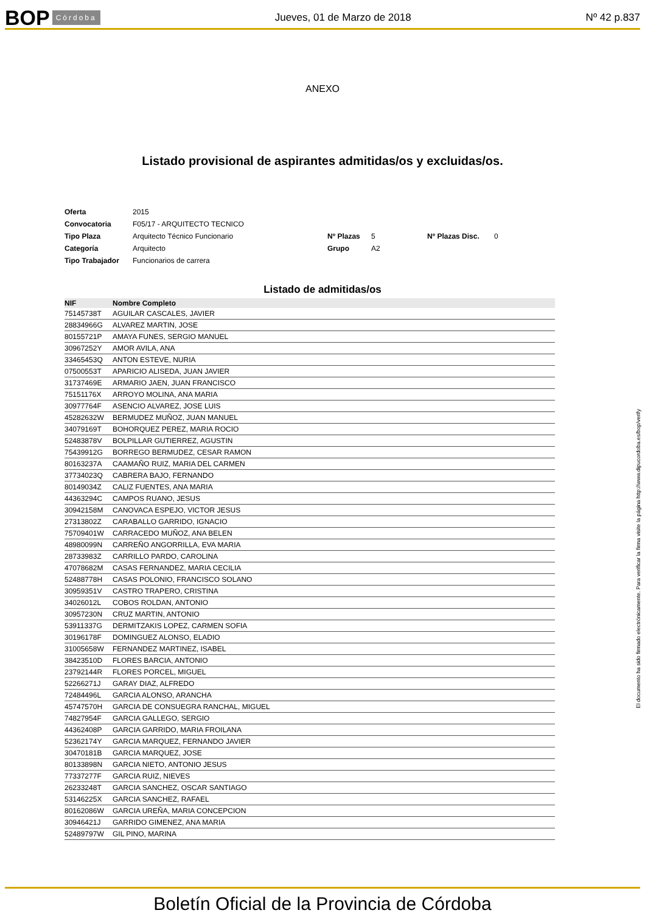BOP Córdoba Jueves, 01 de Marzo de 2018 Nº 42 p.837
ANEXO
Listado provisional de aspirantes admitidas/os y excluidas/os.
| Oferta | 2015 | | | | |
| Convocatoria | F05/17 - ARQUITECTO TECNICO | | | | |
| Tipo Plaza | Arquitecto Técnico Funcionario | Nº Plazas | 5 | Nº Plazas Disc. | 0 |
| Categoría | Arquitecto | Grupo | A2 | | |
| Tipo Trabajador | Funcionarios de carrera | | | | |
Listado de admitidas/os
| NIF | Nombre Completo |
| --- | --- |
| 75145738T | AGUILAR CASCALES, JAVIER |
| 28834966G | ALVAREZ MARTIN, JOSE |
| 80155721P | AMAYA FUNES, SERGIO MANUEL |
| 30967252Y | AMOR AVILA, ANA |
| 33465453Q | ANTON ESTEVE, NURIA |
| 07500553T | APARICIO ALISEDA, JUAN JAVIER |
| 31737469E | ARMARIO JAEN, JUAN FRANCISCO |
| 75151176X | ARROYO MOLINA, ANA MARIA |
| 30977764F | ASENCIO ALVAREZ, JOSE LUIS |
| 45282632W | BERMUDEZ MUÑOZ, JUAN MANUEL |
| 34079169T | BOHORQUEZ PEREZ, MARIA ROCIO |
| 52483878V | BOLPILLAR GUTIERREZ, AGUSTIN |
| 75439912G | BORREGO BERMUDEZ, CESAR RAMON |
| 80163237A | CAAMAÑO RUIZ, MARIA DEL CARMEN |
| 37734023Q | CABRERA BAJO, FERNANDO |
| 80149034Z | CALIZ FUENTES, ANA MARIA |
| 44363294C | CAMPOS RUANO, JESUS |
| 30942158M | CANOVACA ESPEJO, VICTOR JESUS |
| 27313802Z | CARABALLO GARRIDO, IGNACIO |
| 75709401W | CARRACEDO MUÑOZ, ANA BELEN |
| 48980099N | CARREÑO ANGORRILLA, EVA MARIA |
| 28733983Z | CARRILLO PARDO, CAROLINA |
| 47078682M | CASAS FERNANDEZ, MARIA CECILIA |
| 52488778H | CASAS POLONIO, FRANCISCO SOLANO |
| 30959351V | CASTRO TRAPERO, CRISTINA |
| 34026012L | COBOS ROLDAN, ANTONIO |
| 30957230N | CRUZ MARTIN, ANTONIO |
| 53911337G | DERMITZAKIS LOPEZ, CARMEN SOFIA |
| 30196178F | DOMINGUEZ ALONSO, ELADIO |
| 31005658W | FERNANDEZ MARTINEZ, ISABEL |
| 38423510D | FLORES BARCIA, ANTONIO |
| 23792144R | FLORES PORCEL, MIGUEL |
| 52266271J | GARAY DIAZ, ALFREDO |
| 72484496L | GARCIA ALONSO, ARANCHA |
| 45747570H | GARCIA DE CONSUEGRA RANCHAL, MIGUEL |
| 74827954F | GARCIA GALLEGO, SERGIO |
| 44362408P | GARCIA GARRIDO, MARIA FROILANA |
| 52362174Y | GARCIA MARQUEZ, FERNANDO JAVIER |
| 30470181B | GARCIA MARQUEZ, JOSE |
| 80133898N | GARCIA NIETO, ANTONIO JESUS |
| 77337277F | GARCIA RUIZ, NIEVES |
| 26233248T | GARCIA SANCHEZ, OSCAR SANTIAGO |
| 53146225X | GARCIA SANCHEZ, RAFAEL |
| 80162086W | GARCIA UREÑA, MARIA CONCEPCION |
| 30946421J | GARRIDO GIMENEZ, ANA MARIA |
| 52489797W | GIL PINO, MARINA |
El documento ha sido firmado electrónicamente. Para verificar la firma visite la página http://www.dipucordoba.es/bop/verify
Boletín Oficial de la Provincia de Córdoba